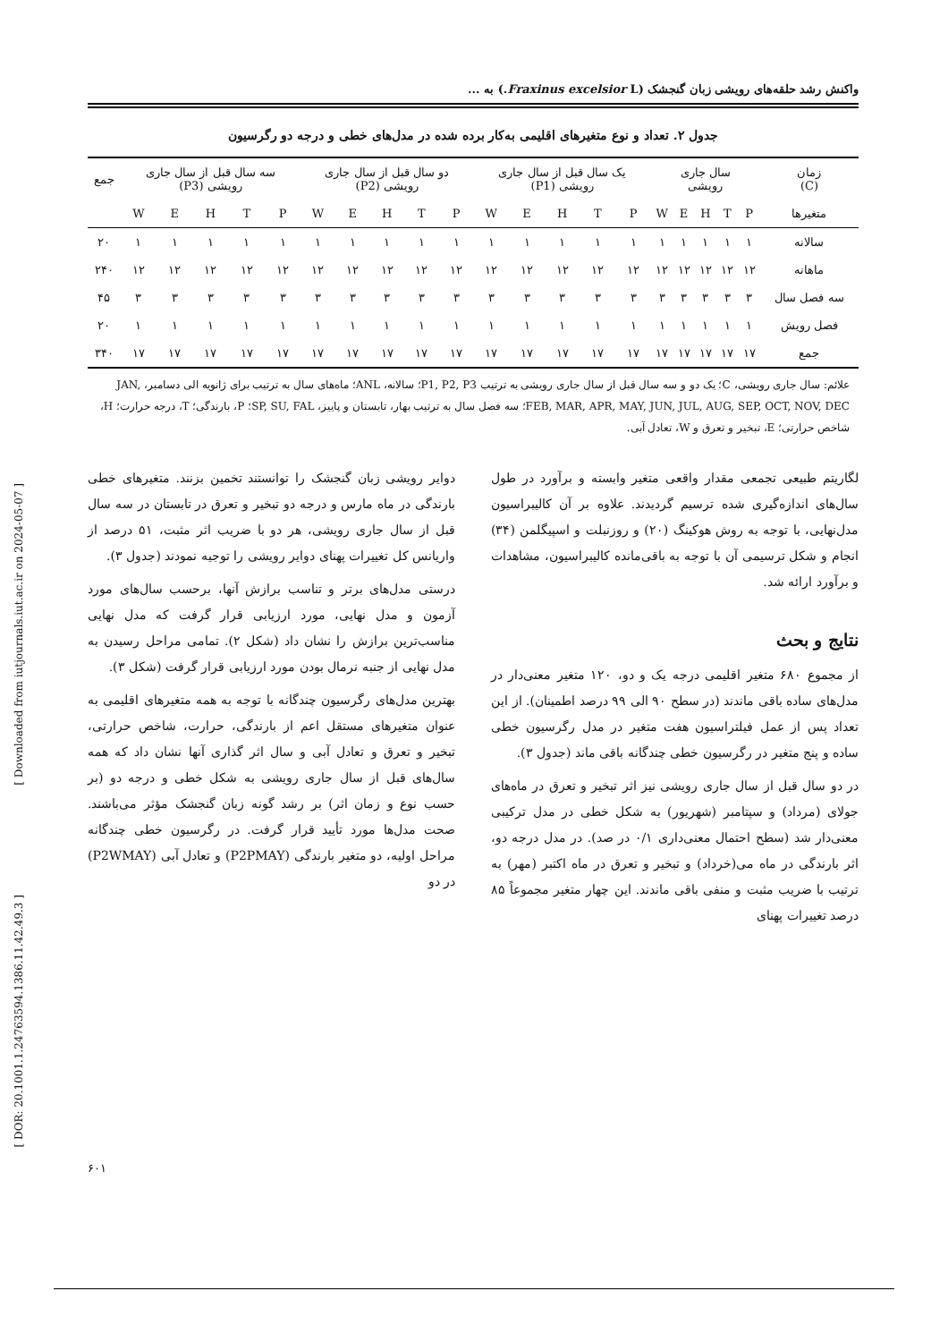واکنش رشد حلقه‌های رویشی زبان گنجشک (Fraxinus excelsior L.) به ...
جدول ۲. تعداد و نوع متغیرهای اقلیمی به‌کار برده شده در مدل‌های خطی و درجه دو رگرسیون
| زمان (C) | سال جاری رویشی | | | | | یک سال قبل از سال جاری رویشی (P1) | | | | | دو سال قبل از سال جاری رویشی (P2) | | | | | سه سال قبل از سال جاری رویشی (P3) | | | | | جمع |
| --- | --- | --- | --- | --- | --- | --- | --- | --- | --- | --- | --- | --- | --- | --- | --- | --- | --- | --- | --- | --- | --- |
| متغیرها | P | T | H | E | W | P | T | H | E | W | P | T | H | E | W | P | T | H | E | W | |
| سالانه | ۱ | ۱ | ۱ | ۱ | ۱ | ۱ | ۱ | ۱ | ۱ | ۱ | ۱ | ۱ | ۱ | ۱ | ۱ | ۱ | ۱ | ۱ | ۱ | ۱ | ۲۰ |
| ماهانه | ۱۲ | ۱۲ | ۱۲ | ۱۲ | ۱۲ | ۱۲ | ۱۲ | ۱۲ | ۱۲ | ۱۲ | ۱۲ | ۱۲ | ۱۲ | ۱۲ | ۱۲ | ۱۲ | ۱۲ | ۱۲ | ۱۲ | ۱۲ | ۲۴۰ |
| سه فصل سال | ۳ | ۳ | ۳ | ۳ | ۳ | ۳ | ۳ | ۳ | ۳ | ۳ | ۳ | ۳ | ۳ | ۳ | ۳ | ۳ | ۳ | ۳ | ۳ | ۳ | ۴۵ |
| فصل رویش | ۱ | ۱ | ۱ | ۱ | ۱ | ۱ | ۱ | ۱ | ۱ | ۱ | ۱ | ۱ | ۱ | ۱ | ۱ | ۱ | ۱ | ۱ | ۱ | ۱ | ۲۰ |
| جمع | ۱۷ | ۱۷ | ۱۷ | ۱۷ | ۱۷ | ۱۷ | ۱۷ | ۱۷ | ۱۷ | ۱۷ | ۱۷ | ۱۷ | ۱۷ | ۱۷ | ۱۷ | ۱۷ | ۱۷ | ۱۷ | ۱۷ | ۱۷ | ۳۴۰ |
علائم: سال جاری رویشی، C؛ یک دو و سه سال قبل از سال جاری رویشی به ترتیب P1, P2, P3؛ سالانه، ANL؛ ماه‌های سال به ترتیب برای ژانویه الی دسامبر، JAN, FEB, MAR, APR, MAY, JUN, JUL, AUG, SEP, OCT, NOV, DEC؛ سه فصل سال به ترتیب بهار، تابستان و پاییز، SP, SU, FAL؛ P، بارندگی؛ T، درجه حرارت؛ H، شاخص حرارتی؛ E، تبخیر و تعرق و W، تعادل آبی.
لگاریتم طبیعی تجمعی مقدار واقعی متغیر وابسته و برآورد در طول سال‌های اندازه‌گیری شده ترسیم گردیدند. علاوه بر آن کالیبراسیون مدل‌نهایی، با توجه به روش هوکینگ (۲۰) و روزنبلت و اسپیگلمن (۳۴) انجام و شکل ترسیمی آن با توجه به باقی‌مانده کالیبراسیون، مشاهدات و برآورد ارائه شد.
نتایج و بحث
از مجموع ۶۸۰ متغیر اقلیمی درجه یک و دو، ۱۲۰ متغیر معنی‌دار در مدل‌های ساده باقی ماندند (در سطح ۹۰ الی ۹۹ درصد اطمینان). از این تعداد پس از عمل فیلتراسیون هفت متغیر در مدل رگرسیون خطی ساده و پنج متغیر در رگرسیون خطی چندگانه باقی ماند (جدول ۳).
در دو سال قبل از سال جاری رویشی نیز اثر تبخیر و تعرق در ماه‌های جولای (مرداد) و سپتامبر (شهریور) به شکل خطی در مدل ترکیبی معنی‌دار شد (سطح احتمال معنی‌داری ۰/۱ در صد). در مدل درجه دو، اثر بارندگی در ماه می(خرداد) و تبخیر و تعرق در ماه اکتبر (مهر) به ترتیب با ضریب مثبت و منفی باقی ماندند. این چهار متغیر مجموعاً ۸۵ درصد تغییرات پهنای
دوایر رویشی زبان گنجشک را توانستند تخمین بزنند. متغیرهای خطی بارندگی در ماه مارس و درجه دو تبخیر و تعرق در تابستان در سه سال قبل از سال جاری رویشی، هر دو با ضریب اثر مثبت، ۵۱ درصد از واریانس کل تغییرات پهنای دوایر رویشی را توجیه نمودند (جدول ۳).
درستی مدل‌های برتر و تناسب برازش آنها، برحسب سال‌های مورد آزمون و مدل نهایی، مورد ارزیابی قرار گرفت که مدل نهایی مناسب‌ترین برازش را نشان داد (شکل ۲). تمامی مراحل رسیدن به مدل نهایی از جنبه نرمال بودن مورد ارزیابی قرار گرفت (شکل ۳).
بهترین مدل‌های رگرسیون چندگانه با توجه به همه متغیرهای اقلیمی به عنوان متغیرهای مستقل اعم از بارندگی، حرارت، شاخص حرارتی، تبخیر و تعرق و تعادل آبی و سال اثر گذاری آنها نشان داد که همه سال‌های قبل از سال جاری رویشی به شکل خطی و درجه دو (بر حسب نوع و زمان اثر) بر رشد گونه زبان گنجشک مؤثر می‌باشند. صحت مدل‌ها مورد تأیید قرار گرفت. در رگرسیون خطی چندگانه مراحل اولیه، دو متغیر بارندگی (P2PMAY) و تعادل آبی (P2WMAY) در دو
[ Downloaded from iutjournals.iut.ac.ir on 2024-05-07 ]
[ DOR: 20.1001.1.24763594.1386.11.42.49.3 ]
۶۰۱